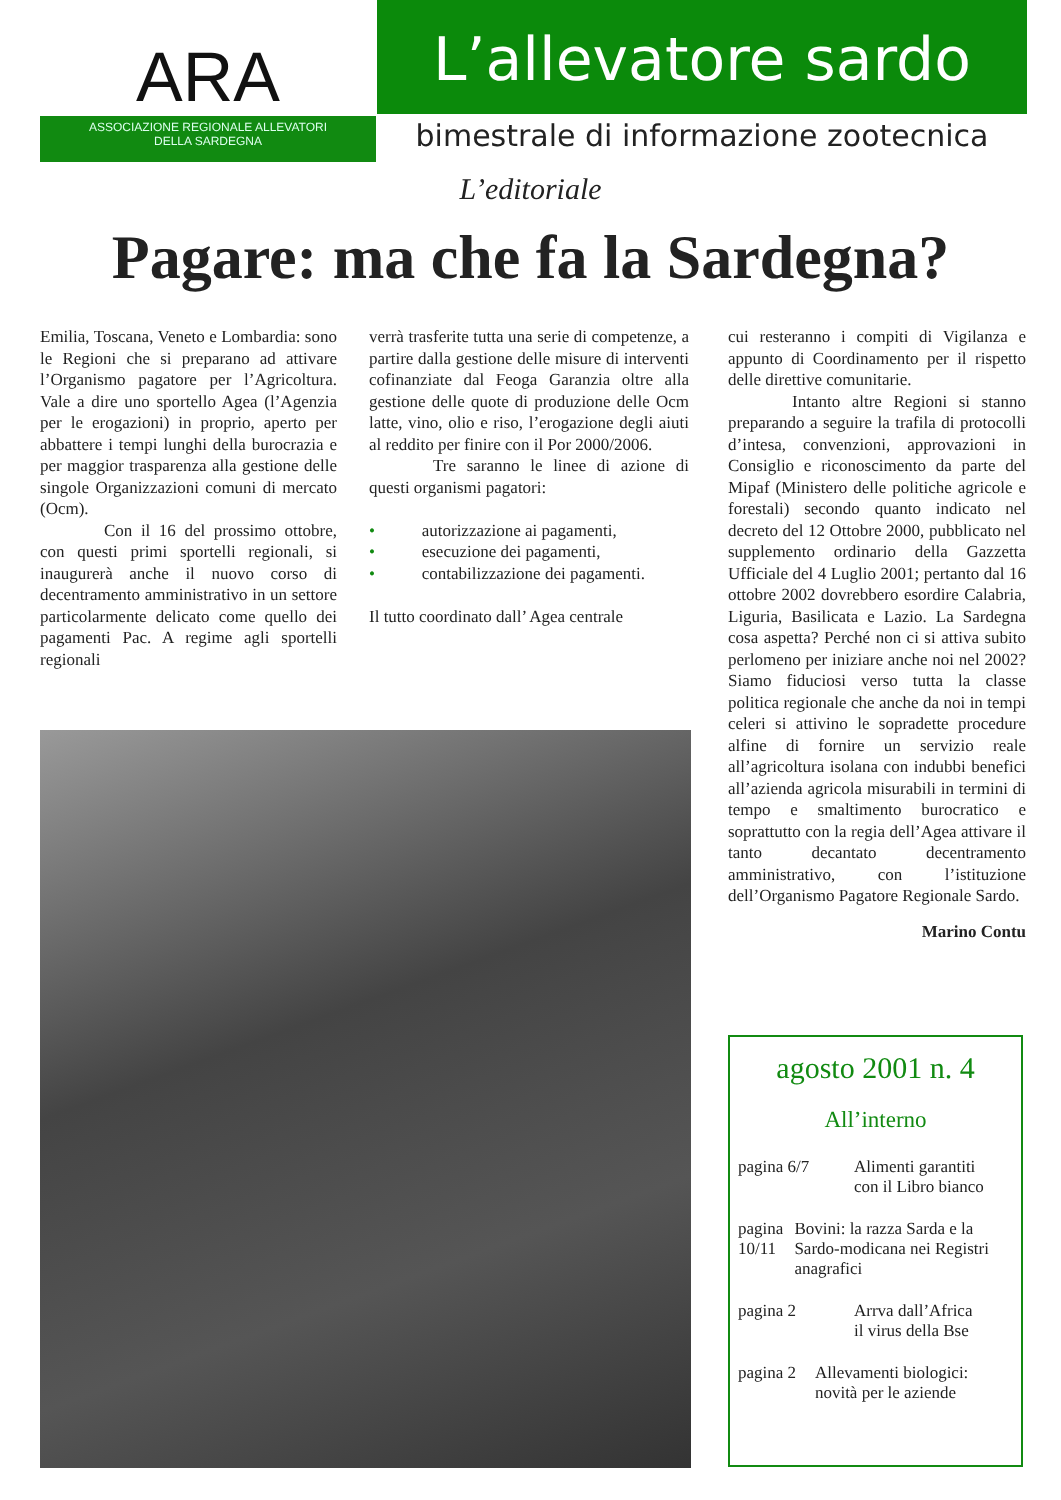ARA
ASSOCIAZIONE REGIONALE ALLEVATORI
DELLA SARDEGNA
L’allevatore sardo
bimestrale di informazione zootecnica
L’editoriale
Pagare: ma che fa la Sardegna?
Emilia, Toscana, Veneto e Lombardia: sono le Regioni che si preparano ad attivare l’Organismo pagatore per l’Agricoltura. Vale a dire uno sportello Agea (l’Agenzia per le erogazioni) in proprio, aperto per abbattere i tempi lunghi della burocrazia e per maggior trasparenza alla gestione delle singole Organizzazioni comuni di mercato (Ocm).
Con il 16 del prossimo ottobre, con questi primi sportelli regionali, si inaugurerà anche il nuovo corso di decentramento amministrativo in un settore particolarmente delicato come quello dei pagamenti Pac. A regime agli sportelli regionali
verrà trasferite tutta una serie di competenze, a partire dalla gestione delle misure di interventi cofinanziate dal Feoga Garanzia oltre alla gestione delle quote di produzione delle Ocm latte, vino, olio e riso, l’erogazione degli aiuti al reddito per finire con il Por 2000/2006.
Tre saranno le linee di azione di questi organismi pagatori:
• autorizzazione ai pagamenti,
• esecuzione dei pagamenti,
• contabilizzazione dei pagamenti.
Il tutto coordinato dall’ Agea centrale
cui resteranno i compiti di Vigilanza e appunto di Coordinamento per il rispetto delle direttive comunitarie.
Intanto altre Regioni si stanno preparando a seguire la trafila di protocolli d’intesa, convenzioni, approvazioni in Consiglio e riconoscimento da parte del Mipaf (Ministero delle politiche agricole e forestali) secondo quanto indicato nel decreto del 12 Ottobre 2000, pubblicato nel supplemento ordinario della Gazzetta Ufficiale del 4 Luglio 2001; pertanto dal 16 ottobre 2002 dovrebbero esordire Calabria, Liguria, Basilicata e Lazio. La Sardegna cosa aspetta? Perché non ci si attiva subito perlomeno per iniziare anche noi nel 2002? Siamo fiduciosi verso tutta la classe politica regionale che anche da noi in tempi celeri si attivino le sopradette procedure alfine di fornire un servizio reale all’agricoltura isolana con indubbi benefici all’azienda agricola misurabili in termini di tempo e smaltimento burocratico e soprattutto con la regia dell’Agea attivare il tanto decantato decentramento amministrativo, con l’istituzione dell’Organismo Pagatore Regionale Sardo.
Marino Contu
agosto 2001 n. 4
All’interno
pagina 6/7 Alimenti garantiti
con il Libro bianco
pagina 10/11
Bovini: la razza Sarda e la Sardo-modicana nei Registri anagrafici
pagina 2 Arrva dall’Africa
il virus della Bse
pagina 2 Allevamenti biologici: novità per le aziende